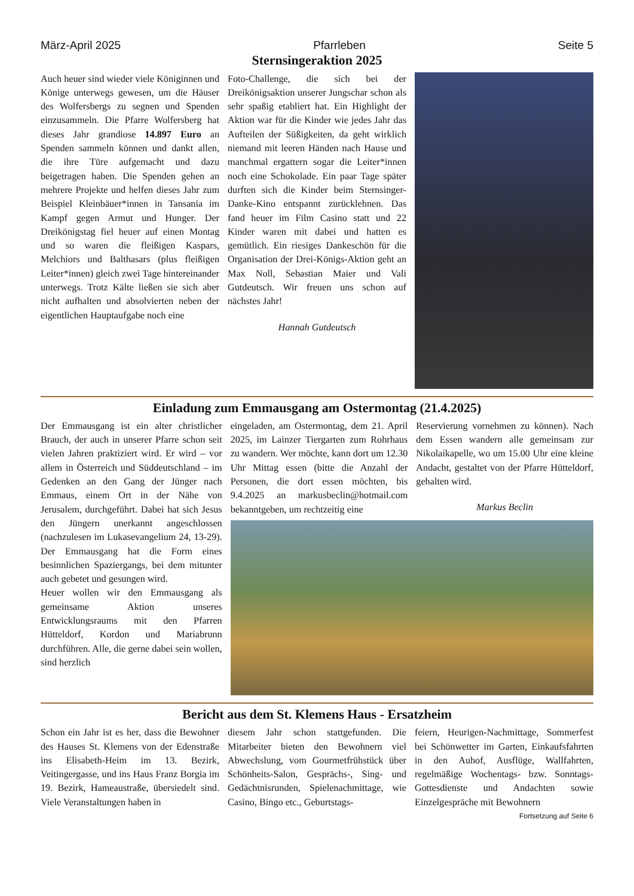März-April 2025 Pfarrleben Seite 5
Sternsingeraktion 2025
Auch heuer sind wieder viele Königinnen und Könige unterwegs gewesen, um die Häuser des Wolfersbergs zu segnen und Spenden einzusammeln. Die Pfarre Wolfersberg hat dieses Jahr grandiose 14.897 Euro an Spenden sammeln können und dankt allen, die ihre Türe aufgemacht und dazu beigetragen haben. Die Spenden gehen an mehrere Projekte und helfen dieses Jahr zum Beispiel Kleinbäuer*innen in Tansania im Kampf gegen Armut und Hunger. Der Dreikönigstag fiel heuer auf einen Montag und so waren die fleißigen Kaspars, Melchiors und Balthasars (plus fleißigen Leiter*innen) gleich zwei Tage hintereinander unterwegs. Trotz Kälte ließen sie sich aber nicht aufhalten und absolvierten neben der eigentlichen Hauptaufgabe noch eine
Foto-Challenge, die sich bei der Dreikönigsaktion unserer Jungschar schon als sehr spaßig etabliert hat. Ein Highlight der Aktion war für die Kinder wie jedes Jahr das Aufteilen der Süßigkeiten, da geht wirklich niemand mit leeren Händen nach Hause und manchmal ergattern sogar die Leiter*innen noch eine Schokolade. Ein paar Tage später durften sich die Kinder beim Sternsinger-Danke-Kino entspannt zurücklehnen. Das fand heuer im Film Casino statt und 22 Kinder waren mit dabei und hatten es gemütlich. Ein riesiges Dankeschön für die Organisation der Drei-Königs-Aktion geht an Max Noll, Sebastian Maier und Vali Gutdeutsch. Wir freuen uns schon auf nächstes Jahr!
Hannah Gutdeutsch
Einladung zum Emmausgang am Ostermontag (21.4.2025)
Der Emmausgang ist ein alter christlicher Brauch, der auch in unserer Pfarre schon seit vielen Jahren praktiziert wird. Er wird – vor allem in Österreich und Süddeutschland – im Gedenken an den Gang der Jünger nach Emmaus, einem Ort in der Nähe von Jerusalem, durchgeführt. Dabei hat sich Jesus den Jüngern unerkannt angeschlossen (nachzulesen im Lukasevangelium 24, 13-29). Der Emmausgang hat die Form eines besinnlichen Spaziergangs, bei dem mitunter auch gebetet und gesungen wird.
Heuer wollen wir den Emmausgang als gemeinsame Aktion unseres Entwicklungsraums mit den Pfarren Hütteldorf, Kordon und Mariabrunn durchführen. Alle, die gerne dabei sein wollen, sind herzlich
eingeladen, am Ostermontag, dem 21. April 2025, im Lainzer Tiergarten zum Rohrhaus zu wandern. Wer möchte, kann dort um 12.30 Uhr Mittag essen (bitte die Anzahl der Personen, die dort essen möchten, bis 9.4.2025 an markusbeclin@hotmail.com bekanntgeben, um rechtzeitig eine
Reservierung vornehmen zu können). Nach dem Essen wandern alle gemeinsam zur Nikolaikapelle, wo um 15.00 Uhr eine kleine Andacht, gestaltet von der Pfarre Hütteldorf, gehalten wird.
Markus Beclin
Bericht aus dem St. Klemens Haus - Ersatzheim
Schon ein Jahr ist es her, dass die Bewohner des Hauses St. Klemens von der Edenstraße ins Elisabeth-Heim im 13. Bezirk, Veitingergasse, und ins Haus Franz Borgia im 19. Bezirk, Hameaustraße, übersiedelt sind. Viele Veranstaltungen haben in
diesem Jahr schon stattgefunden. Die Mitarbeiter bieten den Bewohnern viel Abwechslung, vom Gourmetfrühstück über Schönheits-Salon, Gesprächs-, Sing- und Gedächtnisrunden, Spielenachmittage, wie Casino, Bingo etc., Geburtstags-
feiern, Heurigen-Nachmittage, Sommerfest bei Schönwetter im Garten, Einkaufsfahrten in den Auhof, Ausflüge, Wallfahrten, regelmäßige Wochentags- bzw. Sonntags-Gottesdienste und Andachten sowie Einzelgespräche mit Bewohnern
Fortsetzung auf Seite 6